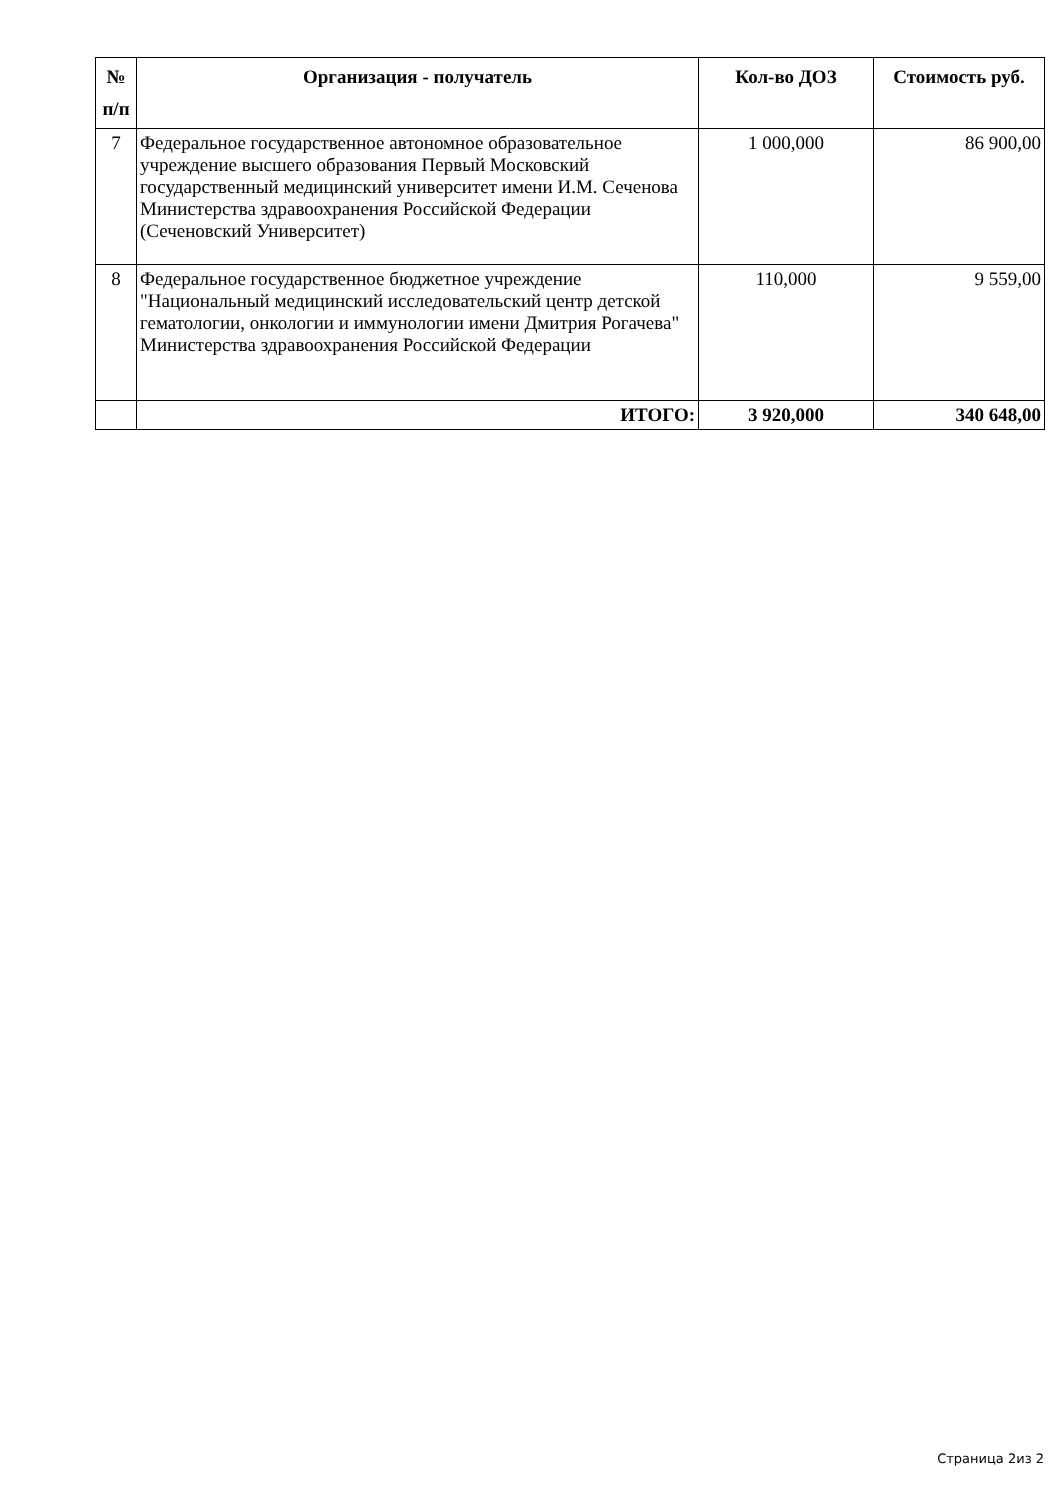| № п/п | Организация - получатель | Кол-во ДОЗ | Стоимость руб. |
| --- | --- | --- | --- |
| 7 | Федеральное государственное автономное образовательное учреждение высшего образования Первый Московский государственный медицинский университет имени И.М. Сеченова Министерства здравоохранения Российской Федерации (Сеченовский Университет) | 1 000,000 | 86 900,00 |
| 8 | Федеральное государственное бюджетное учреждение "Национальный медицинский исследовательский центр детской гематологии, онкологии и иммунологии имени Дмитрия Рогачева" Министерства здравоохранения Российской Федерации | 110,000 | 9 559,00 |
| | ИТОГО: | 3 920,000 | 340 648,00 |
Страница 2из 2